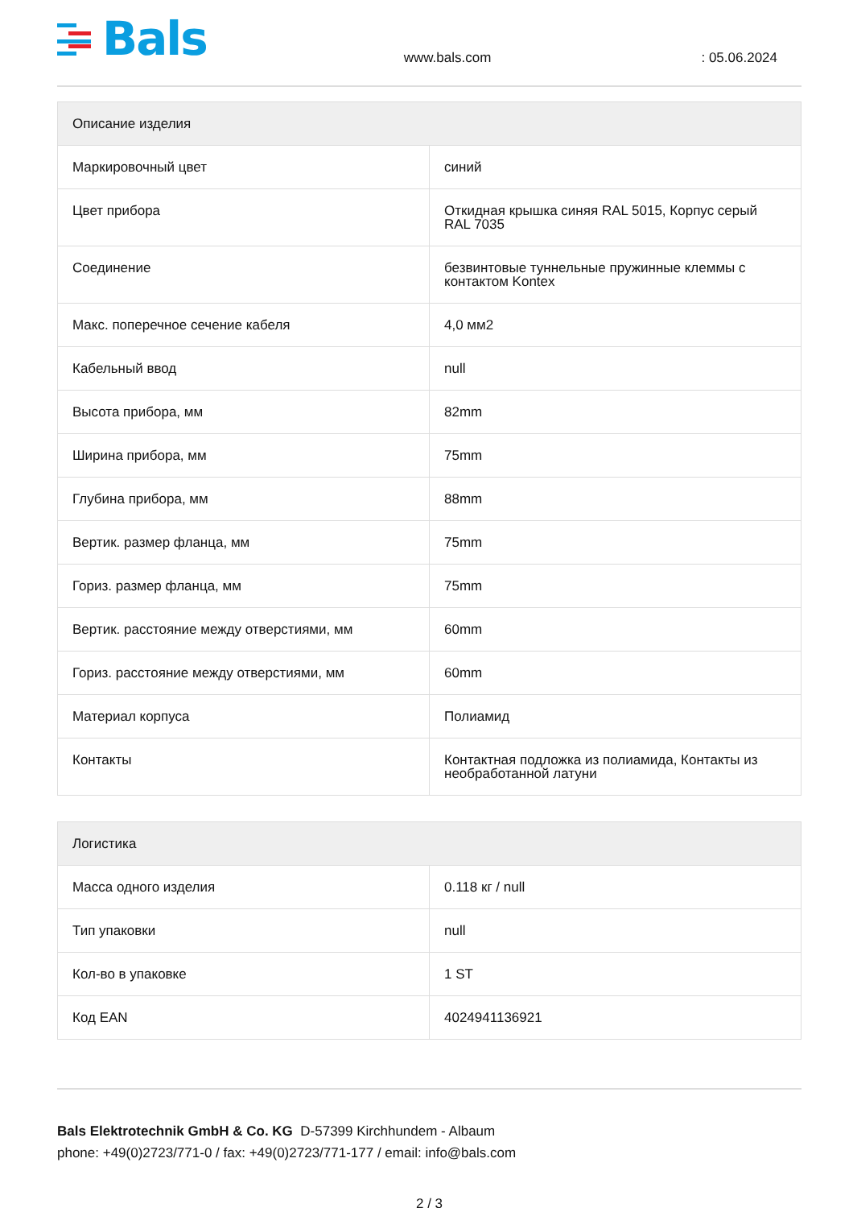Bals
www.bals.com
: 05.06.2024
| Описание изделия | |
| --- | --- |
| Маркировочный цвет | синий |
| Цвет прибора | Откидная крышка синяя RAL 5015, Корпус серый RAL 7035 |
| Соединение | безвинтовые туннельные пружинные клеммы с контактом Kontex |
| Макс. поперечное сечение кабеля | 4,0 мм2 |
| Кабельный ввод | null |
| Высота прибора, мм | 82mm |
| Ширина прибора, мм | 75mm |
| Глубина прибора, мм | 88mm |
| Вертик. размер фланца, мм | 75mm |
| Гориз. размер фланца, мм | 75mm |
| Вертик. расстояние между отверстиями, мм | 60mm |
| Гориз. расстояние между отверстиями, мм | 60mm |
| Материал корпуса | Полиамид |
| Контакты | Контактная подложка из полиамида, Контакты из необработанной латуни |
| Логистика | |
| --- | --- |
| Масса одного изделия | 0.118 кг / null |
| Тип упаковки | null |
| Кол-во в упаковке | 1 ST |
| Код EAN | 4024941136921 |
Bals Elektrotechnik GmbH & Co. KG D-57399 Kirchhundem - Albaum
phone: +49(0)2723/771-0 / fax: +49(0)2723/771-177 / email: info@bals.com
2 / 3